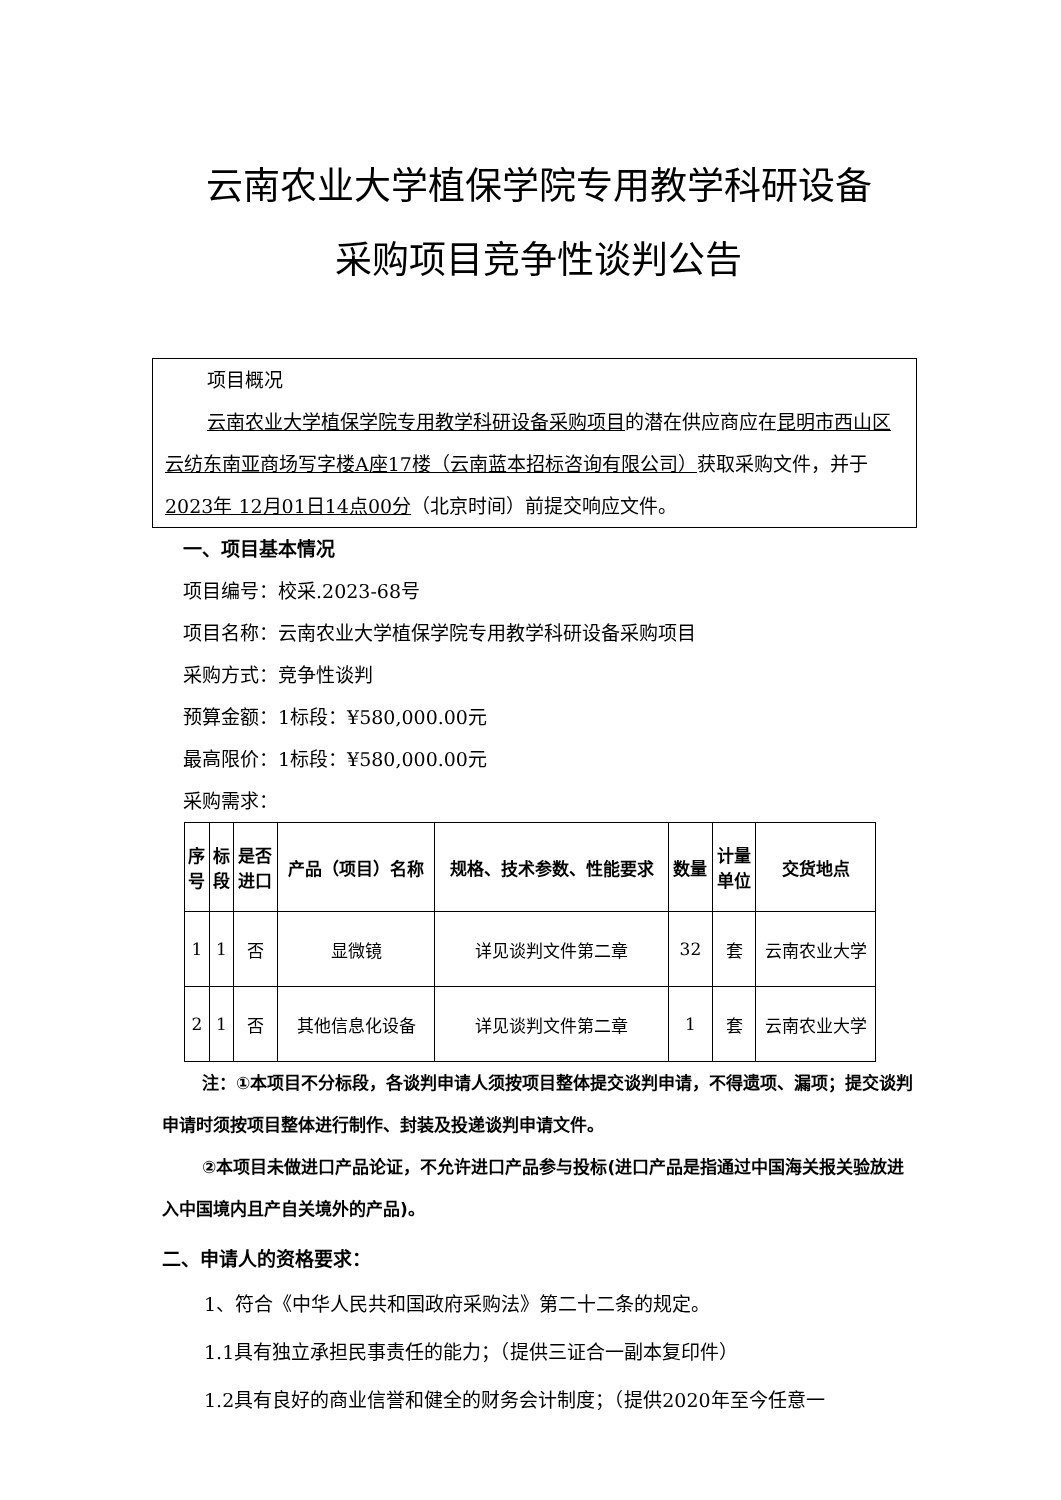云南农业大学植保学院专用教学科研设备
采购项目竞争性谈判公告
项目概况
云南农业大学植保学院专用教学科研设备采购项目的潜在供应商应在昆明市西山区云纺东南亚商场写字楼A座17楼（云南蓝本招标咨询有限公司）获取采购文件，并于2023年 12月01日14点00分（北京时间）前提交响应文件。
一、项目基本情况
项目编号：校采.2023-68号
项目名称：云南农业大学植保学院专用教学科研设备采购项目
采购方式：竞争性谈判
预算金额：1标段：¥580,000.00元
最高限价：1标段：¥580,000.00元
采购需求：
| 序 号 | 标 段 | 是否 进口 | 产品（项目）名称 | 规格、技术参数、性能要求 | 数量 | 计量 单位 | 交货地点 |
| --- | --- | --- | --- | --- | --- | --- | --- |
| 1 | 1 | 否 | 显微镜 | 详见谈判文件第二章 | 32 | 套 | 云南农业大学 |
| 2 | 1 | 否 | 其他信息化设备 | 详见谈判文件第二章 | 1 | 套 | 云南农业大学 |
注：①本项目不分标段，各谈判申请人须按项目整体提交谈判申请，不得遗项、漏项；提交谈判申请时须按项目整体进行制作、封装及投递谈判申请文件。
②本项目未做进口产品论证，不允许进口产品参与投标(进口产品是指通过中国海关报关验放进入中国境内且产自关境外的产品)。
二、申请人的资格要求：
1、符合《中华人民共和国政府采购法》第二十二条的规定。
1.1具有独立承担民事责任的能力；（提供三证合一副本复印件）
1.2具有良好的商业信誉和健全的财务会计制度；（提供2020年至今任意一